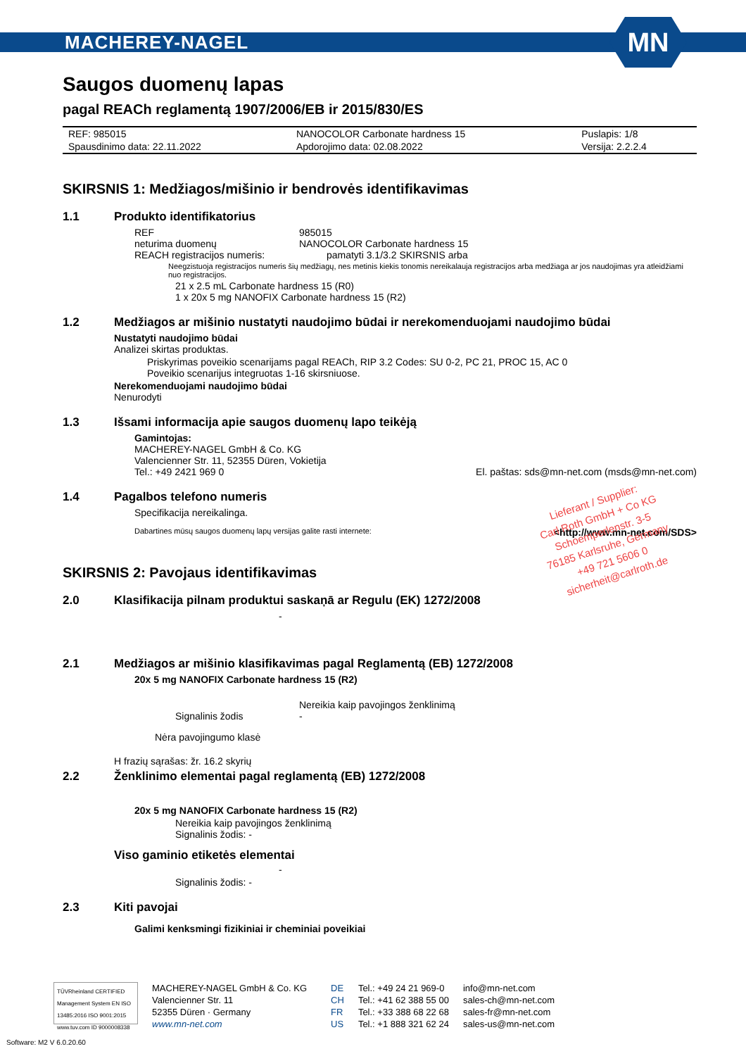MACHEREY-NAGEL
MN
Saugos duomenų lapas
pagal REACh reglamentą 1907/2006/EB ir 2015/830/ES
| REF: 985015 | NANOCOLOR Carbonate hardness 15 | Puslapis: 1/8 |
| Spausdinimo data: 22.11.2022 | Apdorojimo data: 02.08.2022 | Versija: 2.2.2.4 |
SKIRSNIS 1: Medžiagos/mišinio ir bendrovės identifikavimas
1.1 Produkto identifikatorius
REF 985015
neturima duomenų NANOCOLOR Carbonate hardness 15
REACH registracijos numeris:
pamatyti 3.1/3.2 SKIRSNIS arba
Neegzistuoja registracijos numeris šių medžiagų, nes metinis kiekis tonomis nereikalauja registracijos arba medžiaga ar jos naudojimas yra atleidžiami nuo registracijos.
21 x 2.5 mL Carbonate hardness 15 (R0)
1 x 20x 5 mg NANOFIX Carbonate hardness 15 (R2)
1.2 Medžiagos ar mišinio nustatyti naudojimo būdai ir nerekomenduojami naudojimo būdai
Nustatyti naudojimo būdai
Analizei skirtas produktas.
Priskyrimas poveikio scenarijams pagal REACh, RIP 3.2 Codes: SU 0-2, PC 21, PROC 15, AC 0
Poveikio scenarijus integruotas 1-16 skirsniuose.
Nerekomenduojami naudojimo būdai
Nenurodyti
1.3 Išsami informacija apie saugos duomenų lapo teikėją
Gamintojas:
MACHEREY-NAGEL GmbH & Co. KG
Valencienner Str. 11, 52355 Düren, Vokietija
Tel.: +49 2421 969 0 El. paštas: sds@mn-net.com (msds@mn-net.com)
1.4 Pagalbos telefono numeris
Specifikacija nereikalinga.
Dabartines mūsų saugos duomenų lapų versijas galite rasti internete: <http://www.mn-net.com/SDS>
SKIRSNIS 2: Pavojaus identifikavimas
2.0 Klasifikacija pilnam produktui saskaņā ar Regulu (EK) 1272/2008
-
2.1 Medžiagos ar mišinio klasifikavimas pagal Reglamentą (EB) 1272/2008
20x 5 mg NANOFIX Carbonate hardness 15 (R2)
Nereikia kaip pavojingos ženklinimą
Signalinis žodis -
Nėra pavojingumo klasė
H frazių sąrašas: žr. 16.2 skyrių
2.2 Ženklinimo elementai pagal reglamentą (EB) 1272/2008
20x 5 mg NANOFIX Carbonate hardness 15 (R2)
Nereikia kaip pavojingos ženklinimą
Signalinis žodis: -
Viso gaminio etiketės elementai
-
Signalinis žodis: -
2.3 Kiti pavojai
Galimi kenksmingi fizikiniai ir cheminiai poveikiai
Lieferant / Supplier:
Carl Roth GmbH + Co KG
Schoemperlenstr. 3-5
76185 Karlsruhe, Germany
+49 721 5606 0
sicherheit@carlroth.de
TÜVRheinland CERTIFIED
Management System EN ISO 13485:2016 ISO 9001:2015
www.tuv.com ID 9000008338
MACHEREY-NAGEL GmbH & Co. KG
Valencienner Str. 11
52355 Düren · Germany
www.mn-net.com
DE
CH
FR
US
Tel.: +49 24 21 969-0
Tel.: +41 62 388 55 00
Tel.: +33 388 68 22 68
Tel.: +1 888 321 62 24
info@mn-net.com
sales-ch@mn-net.com
sales-fr@mn-net.com
sales-us@mn-net.com
Software: M2 V 6.0.20.60